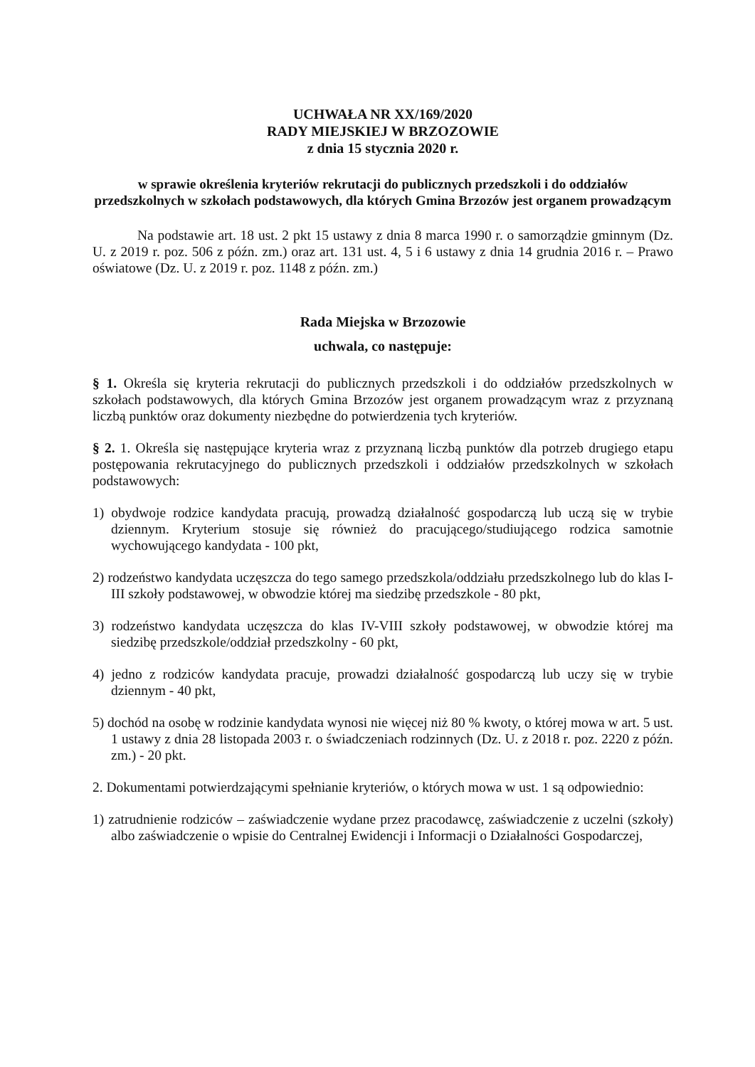UCHWAŁA NR XX/169/2020
RADY MIEJSKIEJ W BRZOZOWIE
z dnia 15 stycznia 2020 r.
w sprawie określenia kryteriów rekrutacji do publicznych przedszkoli i do oddziałów przedszkolnych w szkołach podstawowych, dla których Gmina Brzozów jest organem prowadzącym
Na podstawie art. 18 ust. 2 pkt 15 ustawy z dnia 8 marca 1990 r. o samorządzie gminnym (Dz. U. z 2019 r. poz. 506 z późn. zm.) oraz art. 131 ust. 4, 5 i 6 ustawy z dnia 14 grudnia 2016 r. – Prawo oświatowe (Dz. U. z 2019 r. poz. 1148 z późn. zm.)
Rada Miejska w Brzozowie
uchwala, co następuje:
§ 1. Określa się kryteria rekrutacji do publicznych przedszkoli i do oddziałów przedszkolnych w szkołach podstawowych, dla których Gmina Brzozów jest organem prowadzącym wraz z przyznaną liczbą punktów oraz dokumenty niezbędne do potwierdzenia tych kryteriów.
§ 2. 1. Określa się następujące kryteria wraz z przyznaną liczbą punktów dla potrzeb drugiego etapu postępowania rekrutacyjnego do publicznych przedszkoli i oddziałów przedszkolnych w szkołach podstawowych:
1) obydwoje rodzice kandydata pracują, prowadzą działalność gospodarczą lub uczą się w trybie dziennym. Kryterium stosuje się również do pracującego/studiującego rodzica samotnie wychowującego kandydata - 100 pkt,
2) rodzeństwo kandydata uczęszcza do tego samego przedszkola/oddziału przedszkolnego lub do klas I-III szkoły podstawowej, w obwodzie której ma siedzibę przedszkole - 80 pkt,
3) rodzeństwo kandydata uczęszcza do klas IV-VIII szkoły podstawowej, w obwodzie której ma siedzibę przedszkole/oddział przedszkolny - 60 pkt,
4) jedno z rodziców kandydata pracuje, prowadzi działalność gospodarczą lub uczy się w trybie dziennym - 40 pkt,
5) dochód na osobę w rodzinie kandydata wynosi nie więcej niż 80 % kwoty, o której mowa w art. 5 ust. 1 ustawy z dnia 28 listopada 2003 r. o świadczeniach rodzinnych (Dz. U. z 2018 r. poz. 2220 z późn. zm.) - 20 pkt.
2. Dokumentami potwierdzającymi spełnianie kryteriów, o których mowa w ust. 1 są odpowiednio:
1) zatrudnienie rodziców – zaświadczenie wydane przez pracodawcę, zaświadczenie z uczelni (szkoły) albo zaświadczenie o wpisie do Centralnej Ewidencji i Informacji o Działalności Gospodarczej,